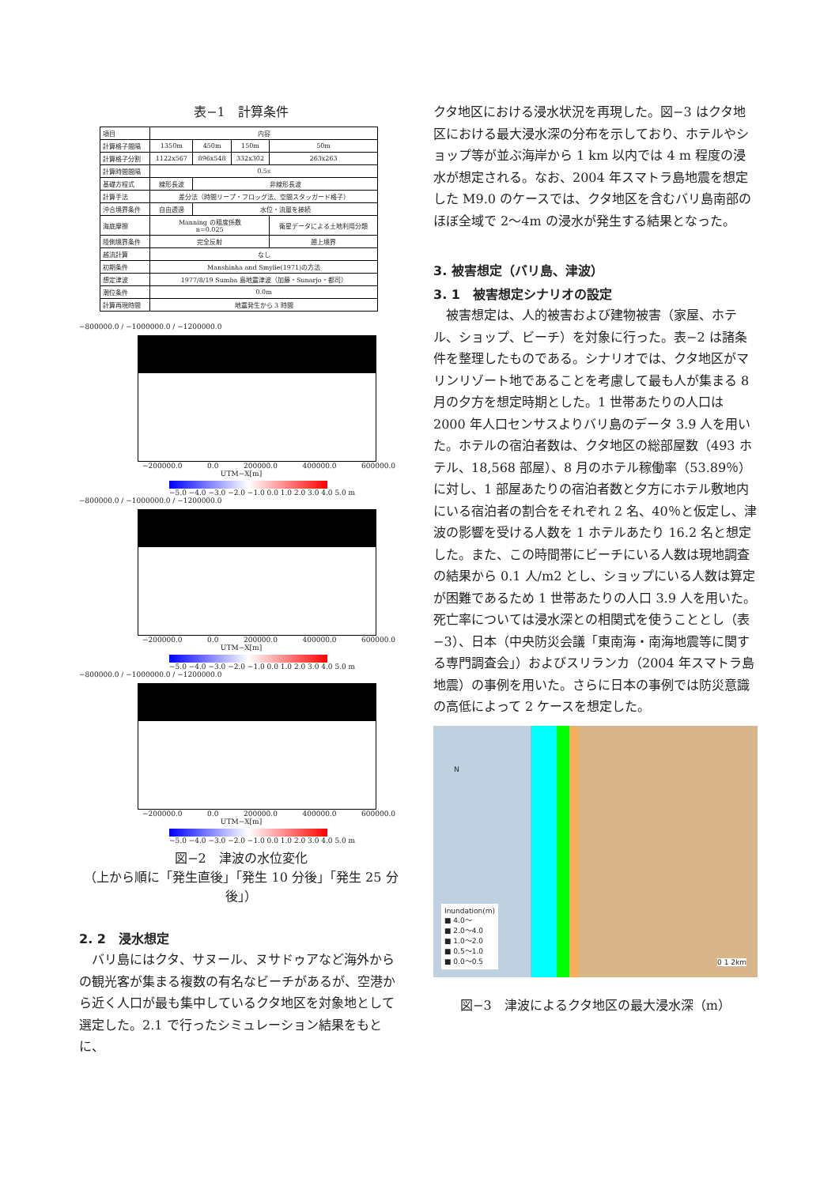表−1　計算条件
| 項目 | 内容 | | | |
| 計算格子間隔 | 1350m | 450m | 150m | 50m |
| 計算格子分割 | 1122x567 | 896x548 | 332x302 | 263x263 |
| 計算時間間隔 | 0.5s | | | |
| 基礎方程式 | 線形長波 | 非線形長波 | | |
| 計算手法 | 差分法（時間リープ・フロッグ法、空間スタッガード格子） | | | |
| 沖合境界条件 | 自由透過 | 水位・流量を接続 | | |
| 海底摩擦 | Manning の粗度係数 n=0.025 | | | 衛星データによる土地利用分類 |
| 陸側境界条件 | 完全反射 | | | 遡上境界 |
| 越流計算 | なし | | | |
| 初期条件 | Manshinha and Smylie(1971)の方法 | | | |
| 想定津波 | 1977/8/19 Sumba 島地震津波（加藤・Sunarjo・都司） | | | |
| 潮位条件 | 0.0m | | | |
| 計算再現時間 | 地震発生から 3 時間 | | | |
−800000.0 / −1000000.0 / −1200000.0
−200000.0 0.0 200000.0 400000.0 600000.0
UTM−X[m]
−5.0 −4.0 −3.0 −2.0 −1.0 0.0 1.0 2.0 3.0 4.0 5.0 m
−800000.0 / −1000000.0 / −1200000.0
−200000.0 0.0 200000.0 400000.0 600000.0
UTM−X[m]
−5.0 −4.0 −3.0 −2.0 −1.0 0.0 1.0 2.0 3.0 4.0 5.0 m
−800000.0 / −1000000.0 / −1200000.0
−200000.0 0.0 200000.0 400000.0 600000.0
UTM−X[m]
−5.0 −4.0 −3.0 −2.0 −1.0 0.0 1.0 2.0 3.0 4.0 5.0 m
図−2　津波の水位変化
（上から順に「発生直後」「発生 10 分後」「発生 25 分後」）
2. 2　浸水想定
　バリ島にはクタ、サヌール、ヌサドゥアなど海外からの観光客が集まる複数の有名なビーチがあるが、空港から近く人口が最も集中しているクタ地区を対象地として選定した。2.1 で行ったシミュレーション結果をもとに、
クタ地区における浸水状況を再現した。図−3 はクタ地区における最大浸水深の分布を示しており、ホテルやショップ等が並ぶ海岸から 1 km 以内では 4 m 程度の浸水が想定される。なお、2004 年スマトラ島地震を想定した M9.0 のケースでは、クタ地区を含むバリ島南部のほぼ全域で 2〜4m の浸水が発生する結果となった。
3. 被害想定（バリ島、津波）
3. 1　被害想定シナリオの設定
　被害想定は、人的被害および建物被害（家屋、ホテル、ショップ、ビーチ）を対象に行った。表−2 は諸条件を整理したものである。シナリオでは、クタ地区がマリンリゾート地であることを考慮して最も人が集まる 8 月の夕方を想定時期とした。1 世帯あたりの人口は 2000 年人口センサスよりバリ島のデータ 3.9 人を用いた。ホテルの宿泊者数は、クタ地区の総部屋数（493 ホテル、18,568 部屋）、8 月のホテル稼働率（53.89％）に対し、1 部屋あたりの宿泊者数と夕方にホテル敷地内にいる宿泊者の割合をそれぞれ 2 名、40％と仮定し、津波の影響を受ける人数を 1 ホテルあたり 16.2 名と想定した。また、この時間帯にビーチにいる人数は現地調査の結果から 0.1 人/m2 とし、ショップにいる人数は算定が困難であるため 1 世帯あたりの人口 3.9 人を用いた。死亡率については浸水深との相関式を使うこととし（表−3）、日本（中央防災会議「東南海・南海地震等に関する専門調査会」）およびスリランカ（2004 年スマトラ島地震）の事例を用いた。さらに日本の事例では防災意識の高低によって 2 ケースを想定した。
N
Inundation(m)
■ 4.0〜
■ 2.0〜4.0
■ 1.0〜2.0
■ 0.5〜1.0
■ 0.0〜0.5
0 1 2km
図−3　津波によるクタ地区の最大浸水深（m）